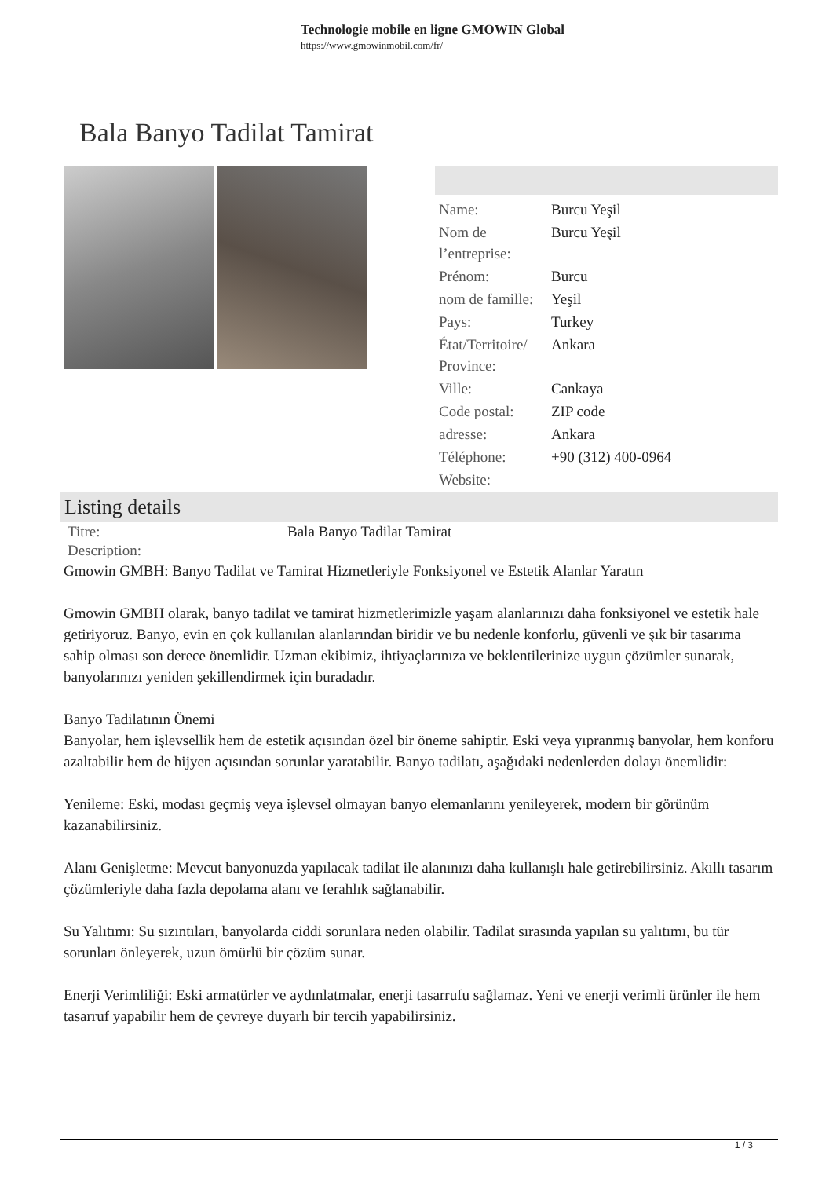Technologie mobile en ligne GMOWIN Global
https://www.gmowinmobil.com/fr/
Bala Banyo Tadilat Tamirat
| Name: | Burcu Yeşil |
| Nom de l’entreprise: | Burcu Yeşil |
| Prénom: | Burcu |
| nom de famille: | Yeşil |
| Pays: | Turkey |
| État/Territoire/ Province: | Ankara |
| Ville: | Cankaya |
| Code postal: | ZIP code |
| adresse: | Ankara |
| Téléphone: | +90 (312) 400-0964 |
| Website: | |
Listing details
| Titre: | Bala Banyo Tadilat Tamirat |
| Description: | |
Gmowin GMBH: Banyo Tadilat ve Tamirat Hizmetleriyle Fonksiyonel ve Estetik Alanlar Yaratın
Gmowin GMBH olarak, banyo tadilat ve tamirat hizmetlerimizle yaşam alanlarınızı daha fonksiyonel ve estetik hale getiriyoruz. Banyo, evin en çok kullanılan alanlarından biridir ve bu nedenle konforlu, güvenli ve şık bir tasarıma sahip olması son derece önemlidir. Uzman ekibimiz, ihtiyaçlarınıza ve beklentilerinize uygun çözümler sunarak, banyolarınızı yeniden şekillendirmek için buradadır.
Banyo Tadilatının Önemi
Banyolar, hem işlevsellik hem de estetik açısından özel bir öneme sahiptir. Eski veya yıpranmış banyolar, hem konforu azaltabilir hem de hijyen açısından sorunlar yaratabilir. Banyo tadilatı, aşağıdaki nedenlerden dolayı önemlidir:
Yenileme: Eski, modası geçmiş veya işlevsel olmayan banyo elemanlarını yenileyerek, modern bir görünüm kazanabilirsiniz.
Alanı Genişletme: Mevcut banyonuzda yapılacak tadilat ile alanınızı daha kullanışlı hale getirebilirsiniz. Akıllı tasarım çözümleriyle daha fazla depolama alanı ve ferahlık sağlanabilir.
Su Yalıtımı: Su sızıntıları, banyolarda ciddi sorunlara neden olabilir. Tadilat sırasında yapılan su yalıtımı, bu tür sorunları önleyerek, uzun ömürlü bir çözüm sunar.
Enerji Verimliliği: Eski armatürler ve aydınlatmalar, enerji tasarrufu sağlamaz. Yeni ve enerji verimli ürünler ile hem tasarruf yapabilir hem de çevreye duyarlı bir tercih yapabilirsiniz.
1 / 3